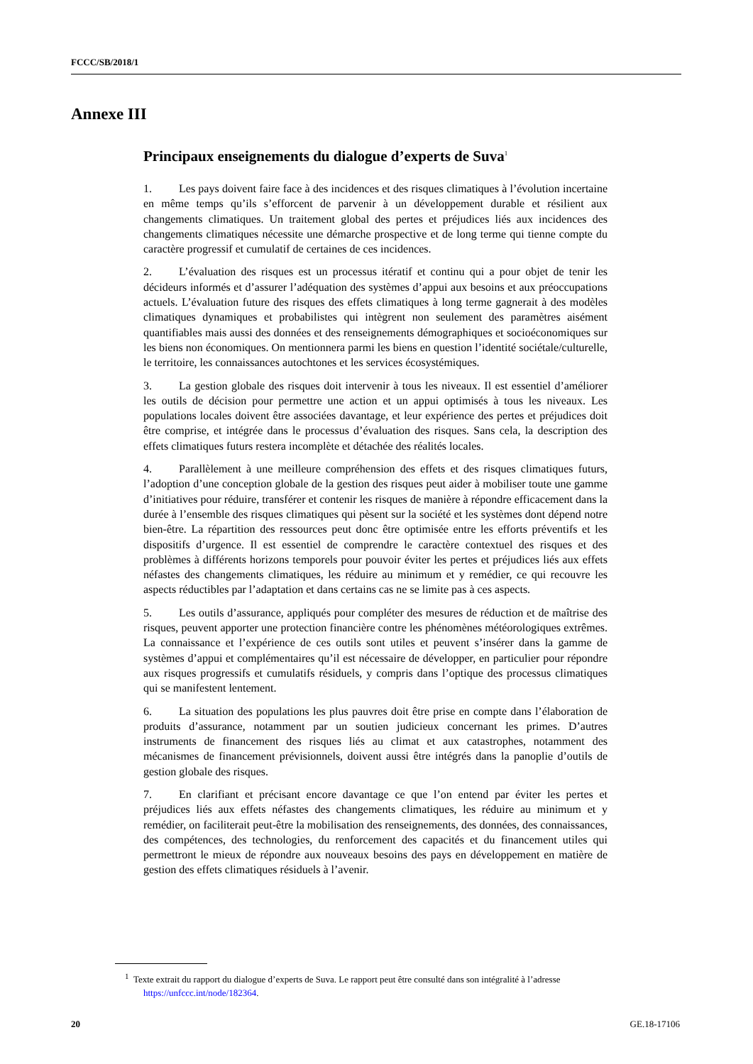FCCC/SB/2018/1
Annexe III
Principaux enseignements du dialogue d’experts de Suva<sup>1</sup>
1. Les pays doivent faire face à des incidences et des risques climatiques à l’évolution incertaine en même temps qu’ils s’efforcent de parvenir à un développement durable et résilient aux changements climatiques. Un traitement global des pertes et préjudices liés aux incidences des changements climatiques nécessite une démarche prospective et de long terme qui tienne compte du caractère progressif et cumulatif de certaines de ces incidences.
2. L’évaluation des risques est un processus itératif et continu qui a pour objet de tenir les décideurs informés et d’assurer l’adéquation des systèmes d’appui aux besoins et aux préoccupations actuels. L’évaluation future des risques des effets climatiques à long terme gagnerait à des modèles climatiques dynamiques et probabilistes qui intègrent non seulement des paramètres aisément quantifiables mais aussi des données et des renseignements démographiques et socioéconomiques sur les biens non économiques. On mentionnera parmi les biens en question l’identité sociétale/culturelle, le territoire, les connaissances autochtones et les services écosystémiques.
3. La gestion globale des risques doit intervenir à tous les niveaux. Il est essentiel d’améliorer les outils de décision pour permettre une action et un appui optimisés à tous les niveaux. Les populations locales doivent être associées davantage, et leur expérience des pertes et préjudices doit être comprise, et intégrée dans le processus d’évaluation des risques. Sans cela, la description des effets climatiques futurs restera incomplète et détachée des réalités locales.
4. Parallèlement à une meilleure compréhension des effets et des risques climatiques futurs, l’adoption d’une conception globale de la gestion des risques peut aider à mobiliser toute une gamme d’initiatives pour réduire, transférer et contenir les risques de manière à répondre efficacement dans la durée à l’ensemble des risques climatiques qui pèsent sur la société et les systèmes dont dépend notre bien-être. La répartition des ressources peut donc être optimisée entre les efforts préventifs et les dispositifs d’urgence. Il est essentiel de comprendre le caractère contextuel des risques et des problèmes à différents horizons temporels pour pouvoir éviter les pertes et préjudices liés aux effets néfastes des changements climatiques, les réduire au minimum et y remédier, ce qui recouvre les aspects réductibles par l’adaptation et dans certains cas ne se limite pas à ces aspects.
5. Les outils d’assurance, appliqués pour compléter des mesures de réduction et de maîtrise des risques, peuvent apporter une protection financière contre les phénomènes météorologiques extrêmes. La connaissance et l’expérience de ces outils sont utiles et peuvent s’insérer dans la gamme de systèmes d’appui et complémentaires qu’il est nécessaire de développer, en particulier pour répondre aux risques progressifs et cumulatifs résiduels, y compris dans l’optique des processus climatiques qui se manifestent lentement.
6. La situation des populations les plus pauvres doit être prise en compte dans l’élaboration de produits d’assurance, notamment par un soutien judicieux concernant les primes. D’autres instruments de financement des risques liés au climat et aux catastrophes, notamment des mécanismes de financement prévisionnels, doivent aussi être intégrés dans la panoplie d’outils de gestion globale des risques.
7. En clarifiant et précisant encore davantage ce que l’on entend par éviter les pertes et préjudices liés aux effets néfastes des changements climatiques, les réduire au minimum et y remédier, on faciliterait peut-être la mobilisation des renseignements, des données, des connaissances, des compétences, des technologies, du renforcement des capacités et du financement utiles qui permettront le mieux de répondre aux nouveaux besoins des pays en développement en matière de gestion des effets climatiques résiduels à l’avenir.
<sup>1</sup> Texte extrait du rapport du dialogue d’experts de Suva. Le rapport peut être consulté dans son intégralité à l’adresse https://unfccc.int/node/182364.
20 GE.18-17106